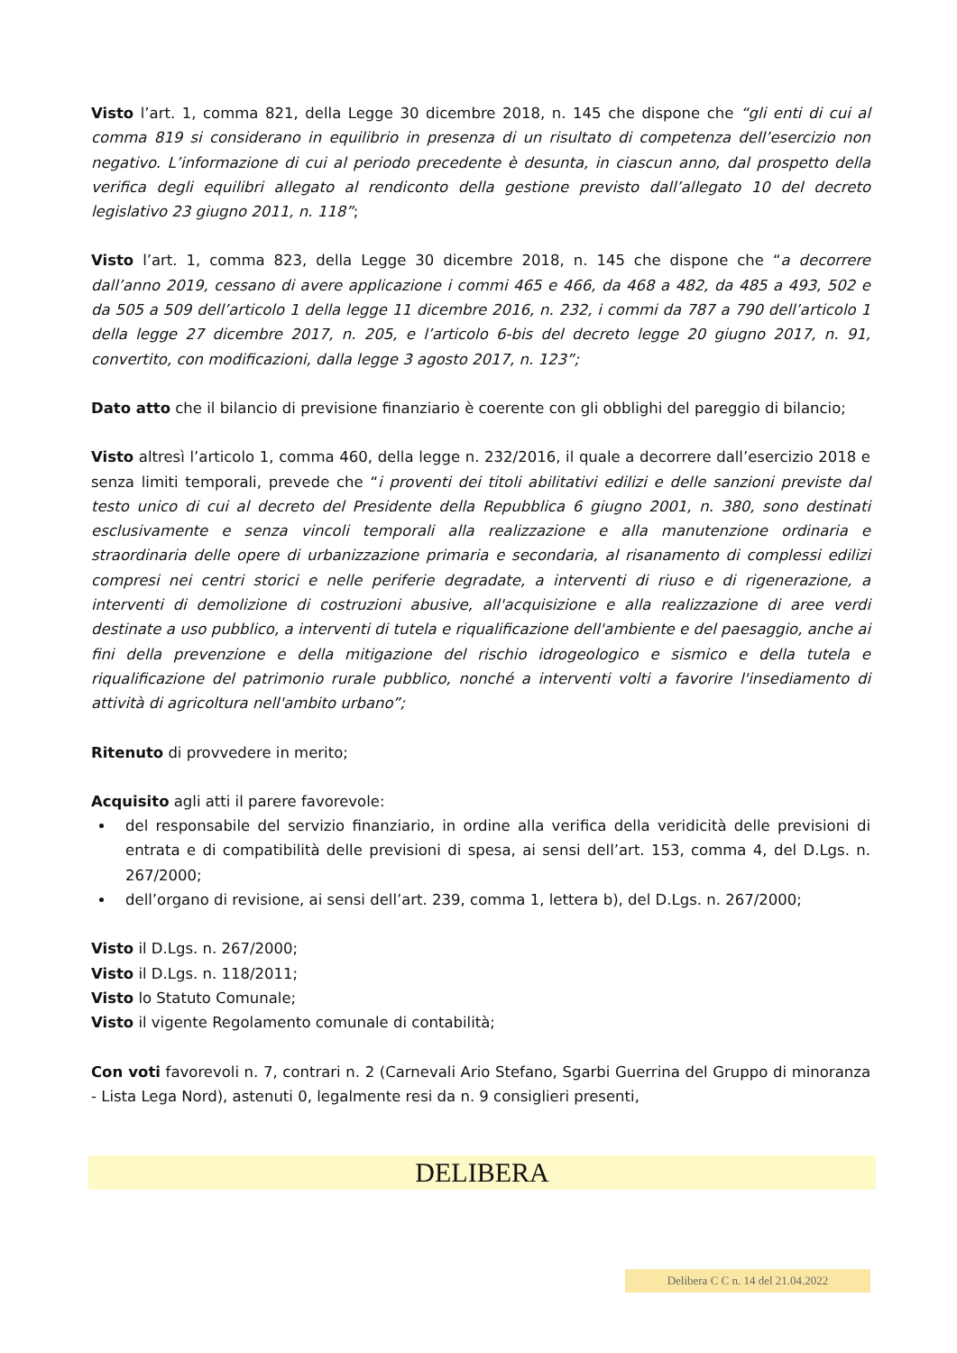Visto l’art. 1, comma 821, della Legge 30 dicembre 2018, n. 145 che dispone che “gli enti di cui al comma 819 si considerano in equilibrio in presenza di un risultato di competenza dell’esercizio non negativo. L’informazione di cui al periodo precedente è desunta, in ciascun anno, dal prospetto della verifica degli equilibri allegato al rendiconto della gestione previsto dall’allegato 10 del decreto legislativo 23 giugno 2011, n. 118”;
Visto l’art. 1, comma 823, della Legge 30 dicembre 2018, n. 145 che dispone che “a decorrere dall’anno 2019, cessano di avere applicazione i commi 465 e 466, da 468 a 482, da 485 a 493, 502 e da 505 a 509 dell’articolo 1 della legge 11 dicembre 2016, n. 232, i commi da 787 a 790 dell’articolo 1 della legge 27 dicembre 2017, n. 205, e l’articolo 6-bis del decreto legge 20 giugno 2017, n. 91, convertito, con modificazioni, dalla legge 3 agosto 2017, n. 123”;
Dato atto che il bilancio di previsione finanziario è coerente con gli obblighi del pareggio di bilancio;
Visto altresì l’articolo 1, comma 460, della legge n. 232/2016, il quale a decorrere dall’esercizio 2018 e senza limiti temporali, prevede che “i proventi dei titoli abilitativi edilizi e delle sanzioni previste dal testo unico di cui al decreto del Presidente della Repubblica 6 giugno 2001, n. 380, sono destinati esclusivamente e senza vincoli temporali alla realizzazione e alla manutenzione ordinaria e straordinaria delle opere di urbanizzazione primaria e secondaria, al risanamento di complessi edilizi compresi nei centri storici e nelle periferie degradate, a interventi di riuso e di rigenerazione, a interventi di demolizione di costruzioni abusive, all'acquisizione e alla realizzazione di aree verdi destinate a uso pubblico, a interventi di tutela e riqualificazione dell'ambiente e del paesaggio, anche ai fini della prevenzione e della mitigazione del rischio idrogeologico e sismico e della tutela e riqualificazione del patrimonio rurale pubblico, nonché a interventi volti a favorire l'insediamento di attività di agricoltura nell'ambito urbano”;
Ritenuto di provvedere in merito;
Acquisito agli atti il parere favorevole:
del responsabile del servizio finanziario, in ordine alla verifica della veridicità delle previsioni di entrata e di compatibilità delle previsioni di spesa, ai sensi dell’art. 153, comma 4, del D.Lgs. n. 267/2000;
dell’organo di revisione, ai sensi dell’art. 239, comma 1, lettera b), del D.Lgs. n. 267/2000;
Visto il D.Lgs. n. 267/2000;
Visto il D.Lgs. n. 118/2011;
Visto lo Statuto Comunale;
Visto il vigente Regolamento comunale di contabilità;
Con voti favorevoli n. 7, contrari n. 2 (Carnevali Ario Stefano, Sgarbi Guerrina del Gruppo di minoranza - Lista Lega Nord), astenuti 0, legalmente resi da n. 9 consiglieri presenti,
DELIBERA
Delibera C C n. 14 del 21.04.2022